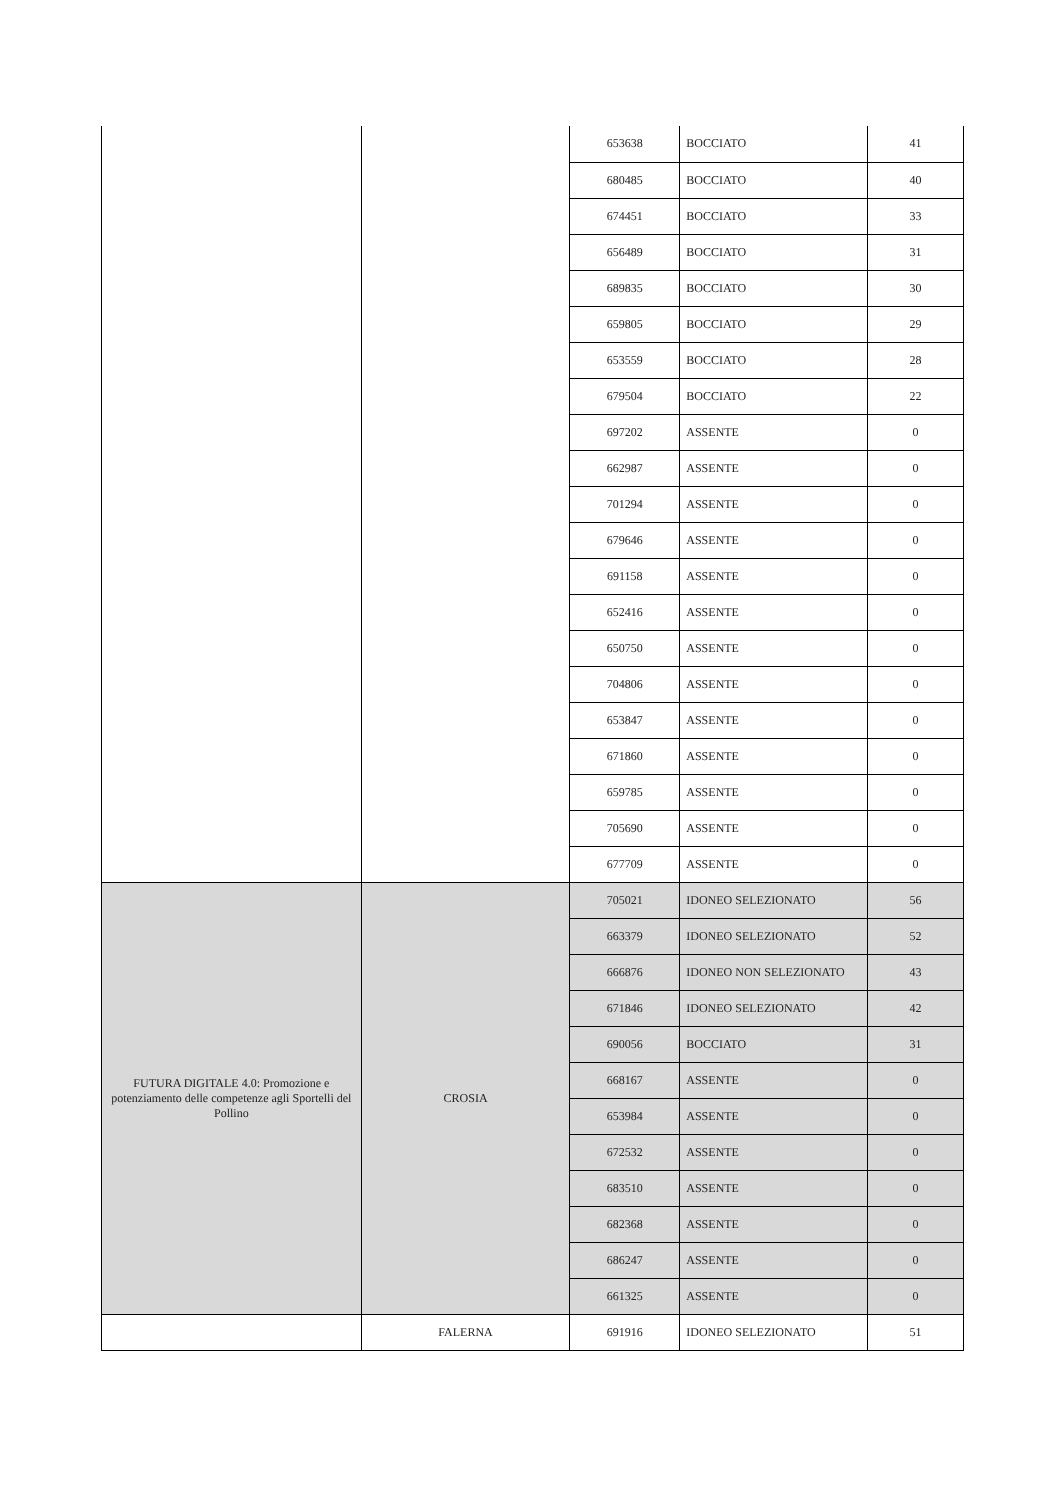| | | 653638 | BOCCIATO | 41 |
| | | 680485 | BOCCIATO | 40 |
| | | 674451 | BOCCIATO | 33 |
| | | 656489 | BOCCIATO | 31 |
| | | 689835 | BOCCIATO | 30 |
| | | 659805 | BOCCIATO | 29 |
| | | 653559 | BOCCIATO | 28 |
| | | 679504 | BOCCIATO | 22 |
| | | 697202 | ASSENTE | 0 |
| | | 662987 | ASSENTE | 0 |
| | | 701294 | ASSENTE | 0 |
| | | 679646 | ASSENTE | 0 |
| | | 691158 | ASSENTE | 0 |
| | | 652416 | ASSENTE | 0 |
| | | 650750 | ASSENTE | 0 |
| | | 704806 | ASSENTE | 0 |
| | | 653847 | ASSENTE | 0 |
| | | 671860 | ASSENTE | 0 |
| | | 659785 | ASSENTE | 0 |
| | | 705690 | ASSENTE | 0 |
| | | 677709 | ASSENTE | 0 |
| FUTURA DIGITALE 4.0: Promozione e potenziamento delle competenze agli Sportelli del Pollino | CROSIA | 705021 | IDONEO SELEZIONATO | 56 |
| | | 663379 | IDONEO SELEZIONATO | 52 |
| | | 666876 | IDONEO NON SELEZIONATO | 43 |
| | | 671846 | IDONEO SELEZIONATO | 42 |
| | | 690056 | BOCCIATO | 31 |
| | | 668167 | ASSENTE | 0 |
| | | 653984 | ASSENTE | 0 |
| | | 672532 | ASSENTE | 0 |
| | | 683510 | ASSENTE | 0 |
| | | 682368 | ASSENTE | 0 |
| | | 686247 | ASSENTE | 0 |
| | | 661325 | ASSENTE | 0 |
| | FALERNA | 691916 | IDONEO SELEZIONATO | 51 |